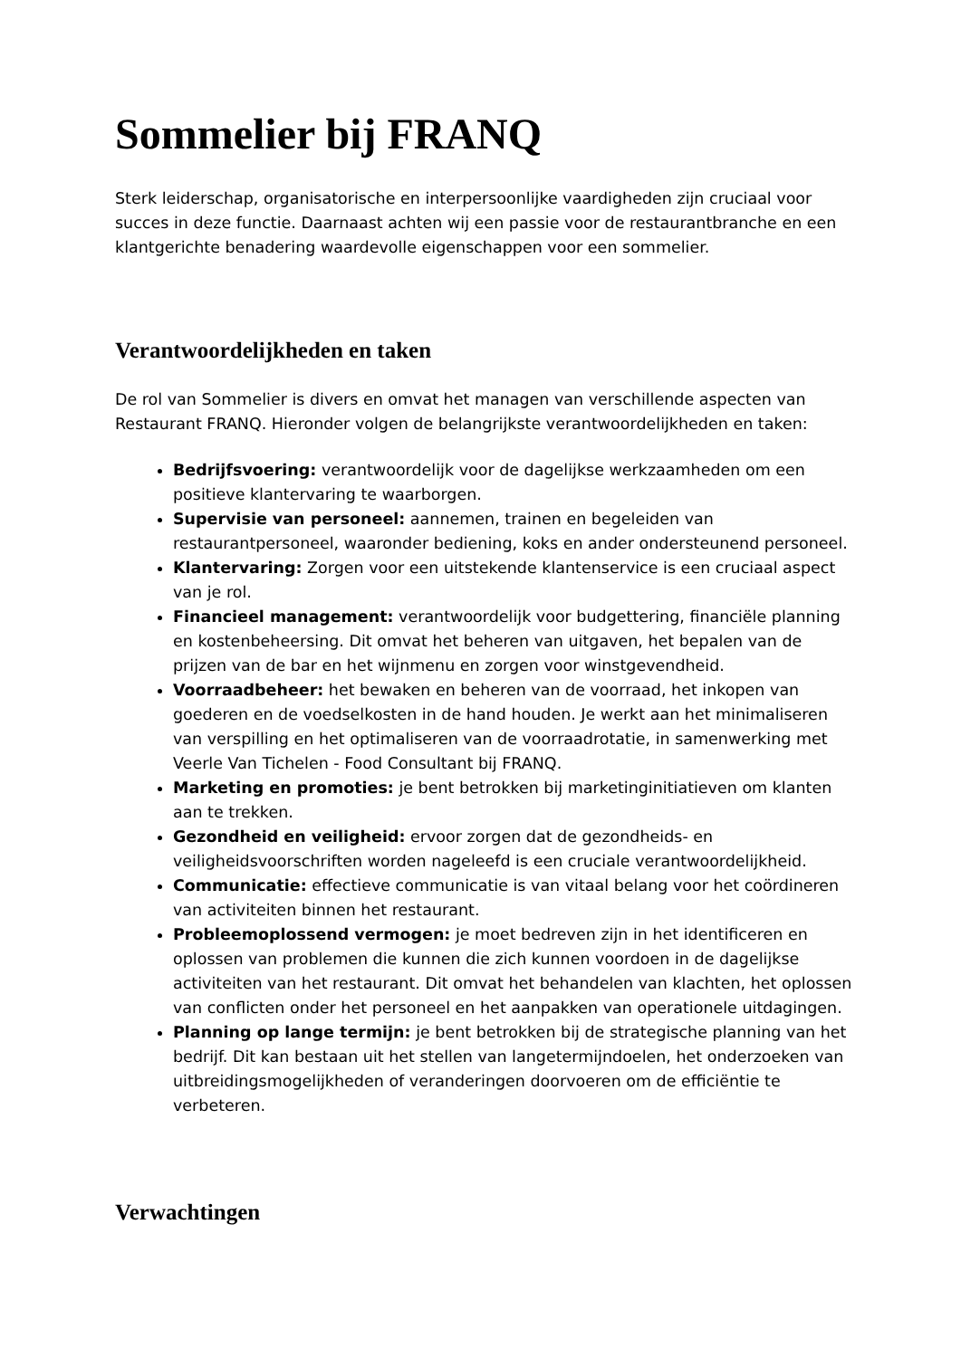Sommelier bij FRANQ
Sterk leiderschap, organisatorische en interpersoonlijke vaardigheden zijn cruciaal voor succes in deze functie. Daarnaast achten wij een passie voor de restaurantbranche en een klantgerichte benadering waardevolle eigenschappen voor een sommelier.
Verantwoordelijkheden en taken
De rol van Sommelier is divers en omvat het managen van verschillende aspecten van Restaurant FRANQ. Hieronder volgen de belangrijkste verantwoordelijkheden en taken:
Bedrijfsvoering: verantwoordelijk voor de dagelijkse werkzaamheden om een positieve klantervaring te waarborgen.
Supervisie van personeel: aannemen, trainen en begeleiden van restaurantpersoneel, waaronder bediening, koks en ander ondersteunend personeel.
Klantervaring: Zorgen voor een uitstekende klantenservice is een cruciaal aspect van je rol.
Financieel management: verantwoordelijk voor budgettering, financiële planning en kostenbeheersing. Dit omvat het beheren van uitgaven, het bepalen van de prijzen van de bar en het wijnmenu en zorgen voor winstgevendheid.
Voorraadbeheer: het bewaken en beheren van de voorraad, het inkopen van goederen en de voedselkosten in de hand houden. Je werkt aan het minimaliseren van verspilling en het optimaliseren van de voorraadrotatie, in samenwerking met Veerle Van Tichelen - Food Consultant bij FRANQ.
Marketing en promoties: je bent betrokken bij marketinginitiatieven om klanten aan te trekken.
Gezondheid en veiligheid: ervoor zorgen dat de gezondheids- en veiligheidsvoorschriften worden nageleefd is een cruciale verantwoordelijkheid.
Communicatie: effectieve communicatie is van vitaal belang voor het coördineren van activiteiten binnen het restaurant.
Probleemoplossend vermogen: je moet bedreven zijn in het identificeren en oplossen van problemen die kunnen die zich kunnen voordoen in de dagelijkse activiteiten van het restaurant. Dit omvat het behandelen van klachten, het oplossen van conflicten onder het personeel en het aanpakken van operationele uitdagingen.
Planning op lange termijn: je bent betrokken bij de strategische planning van het bedrijf. Dit kan bestaan uit het stellen van langetermijndoelen, het onderzoeken van uitbreidingsmogelijkheden of veranderingen doorvoeren om de efficiëntie te verbeteren.
Verwachtingen